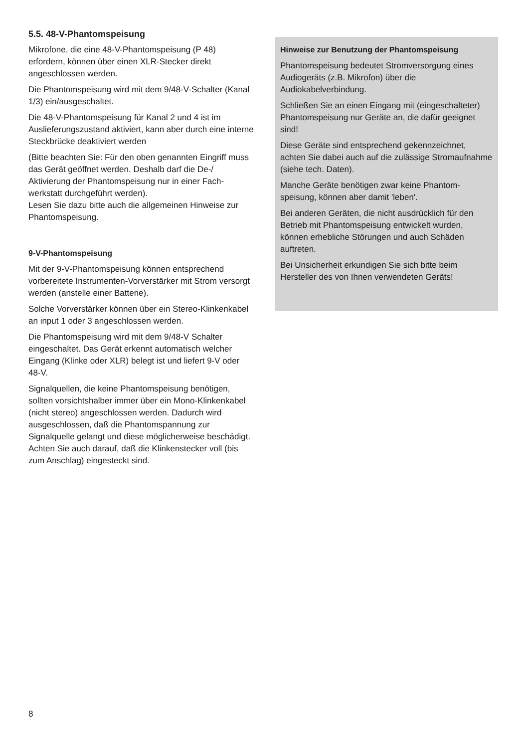5.5. 48-V-Phantomspeisung
Mikrofone, die eine 48-V-Phantomspeisung (P 48) erfordern, können über einen XLR-Stecker direkt angeschlossen werden.
Die Phantomspeisung wird mit dem 9/48-V-Schalter (Kanal 1/3) ein/ausgeschaltet.
Die 48-V-Phantomspeisung für Kanal 2 und 4 ist im Auslieferungszustand aktiviert, kann aber durch eine interne Steckbrücke deaktiviert werden
(Bitte beachten Sie: Für den oben genannten Eingriff muss das Gerät geöffnet werden. Deshalb darf die De-/ Aktivierung der Phantomspeisung nur in einer Fach­werkstatt durchgeführt werden).
Lesen Sie dazu bitte auch die allgemeinen Hinweise zur Phantomspeisung.
9-V-Phantomspeisung
Mit der 9-V-Phantomspeisung können entsprechend vorbereitete Instrumenten-Vorverstärker mit Strom versorgt werden (anstelle einer Batterie).
Solche Vorverstärker können über ein Stereo-Klinken­kabel an input 1 oder 3 angeschlossen werden.
Die Phantomspeisung wird mit dem 9/48-V Schalter eingeschaltet. Das Gerät erkennt automatisch welcher Eingang (Klinke oder XLR) belegt ist und liefert 9-V oder 48-V.
Signalquellen, die keine Phantomspeisung benötigen, sollten vorsichtshalber immer über ein Mono-Klinken­kabel (nicht stereo) angeschlossen werden. Dadurch wird ausgeschlossen, daß die Phantomspannung zur Signalquelle gelangt und diese möglicherweise beschä­digt. Achten Sie auch darauf, daß die Klinkenstecker voll (bis zum Anschlag) eingesteckt sind.
Hinweise zur Benutzung der Phantomspeisung
Phantomspeisung bedeutet Stromversorgung eines Audiogeräts (z.B. Mikrofon) über die Audiokabelverbindung.
Schließen Sie an einen Eingang mit (eingeschal­teter) Phantomspeisung nur Geräte an, die dafür geeignet sind!
Diese Geräte sind entsprechend gekennzeichnet, achten Sie dabei auch auf die zulässige Stromauf­nahme (siehe tech. Daten).
Manche Geräte benötigen zwar keine Phantom­speisung, können aber damit 'leben'.
Bei anderen Geräten, die nicht ausdrücklich für den Betrieb mit Phantomspeisung entwickelt wurden, können erhebliche Störungen und auch Schäden auftreten.
Bei Unsicherheit erkundigen Sie sich bitte beim Hersteller des von Ihnen verwendeten Geräts!
8